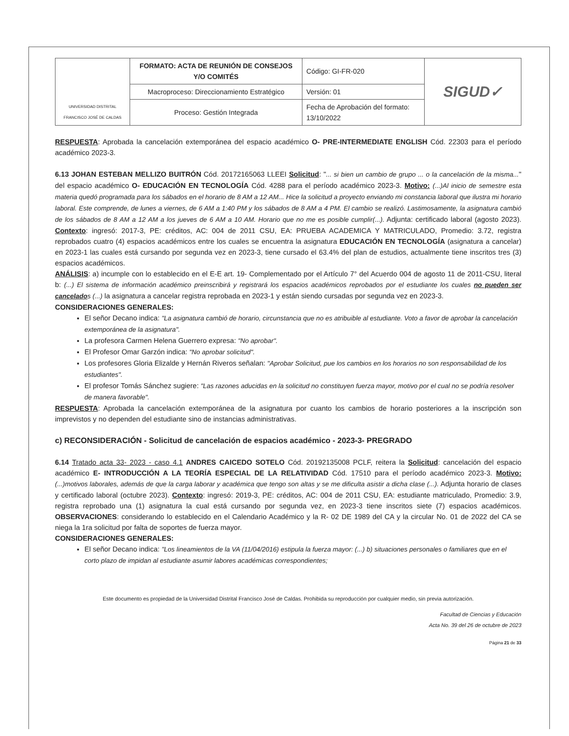| UNIVERSIDAD DISTRITAL FRANCISCO JOSÉ DE CALDAS | FORMATO: ACTA DE REUNIÓN DE CONSEJOS Y/O COMITÉS | Código: GI-FR-020 | SIGUD✓ |
| | Macroproceso: Direccionamiento Estratégico | Versión: 01 | |
| | Proceso: Gestión Integrada | Fecha de Aprobación del formato: 13/10/2022 | |
RESPUESTA: Aprobada la cancelación extemporánea del espacio académico O- PRE-INTERMEDIATE ENGLISH Cód. 22303 para el período académico 2023-3.
6.13 JOHAN ESTEBAN MELLIZO BUITRÓN Cód. 20172165063 LLEEI Solicitud: "... si bien un cambio de grupo ... o la cancelación de la misma..." del espacio académico O- EDUCACIÓN EN TECNOLOGÍA Cód. 4288 para el período académico 2023-3. Motivo: (...)Al inicio de semestre esta materia quedó programada para los sábados en el horario de 8 AM a 12 AM... Hice la solicitud a proyecto enviando mi constancia laboral que ilustra mi horario laboral. Este comprende, de lunes a viernes, de 6 AM a 1:40 PM y los sábados de 8 AM a 4 PM. El cambio se realizó. Lastimosamente, la asignatura cambió de los sábados de 8 AM a 12 AM a los jueves de 6 AM a 10 AM. Horario que no me es posible cumplir(...). Adjunta: certificado laboral (agosto 2023). Contexto: ingresó: 2017-3, PE: créditos, AC: 004 de 2011 CSU, EA: PRUEBA ACADEMICA Y MATRICULADO, Promedio: 3.72, registra reprobados cuatro (4) espacios académicos entre los cuales se encuentra la asignatura EDUCACIÓN EN TECNOLOGÍA (asignatura a cancelar) en 2023-1 las cuales está cursando por segunda vez en 2023-3, tiene cursado el 63.4% del plan de estudios, actualmente tiene inscritos tres (3) espacios académicos.
ANÁLISIS: a) incumple con lo establecido en el E-E art. 19- Complementado por el Artículo 7° del Acuerdo 004 de agosto 11 de 2011-CSU, literal b: (...) El sistema de información académico preinscribirá y registrará los espacios académicos reprobados por el estudiante los cuales no pueden ser cancelados (...) la asignatura a cancelar registra reprobada en 2023-1 y están siendo cursadas por segunda vez en 2023-3.
CONSIDERACIONES GENERALES:
El señor Decano indica: "La asignatura cambió de horario, circunstancia que no es atribuible al estudiante. Voto a favor de aprobar la cancelación extemporánea de la asignatura".
La profesora Carmen Helena Guerrero expresa: "No aprobar".
El Profesor Omar Garzón indica: "No aprobar solicitud".
Los profesores Gloria Elizalde y Hernán Riveros señalan: "Aprobar Solicitud, pue los cambios en los horarios no son responsabilidad de los estudiantes".
El profesor Tomás Sánchez sugiere: "Las razones aducidas en la solicitud no constituyen fuerza mayor, motivo por el cual no se podría resolver de manera favorable".
RESPUESTA: Aprobada la cancelación extemporánea de la asignatura por cuanto los cambios de horario posteriores a la inscripción son imprevistos y no dependen del estudiante sino de instancias administrativas.
c) RECONSIDERACIÓN - Solicitud de cancelación de espacios académico - 2023-3- PREGRADO
6.14 Tratado acta 33- 2023 - caso 4.1 ANDRES CAICEDO SOTELO Cód. 20192135008 PCLF, reitera la Solicitud: cancelación del espacio académico E- INTRODUCCIÓN A LA TEORÍA ESPECIAL DE LA RELATIVIDAD Cód. 17510 para el período académico 2023-3. Motivo: (...)motivos laborales, además de que la carga laborar y académica que tengo son altas y se me dificulta asistir a dicha clase (...). Adjunta horario de clases y certificado laboral (octubre 2023). Contexto: ingresó: 2019-3, PE: créditos, AC: 004 de 2011 CSU, EA: estudiante matriculado, Promedio: 3.9, registra reprobado una (1) asignatura la cual está cursando por segunda vez, en 2023-3 tiene inscritos siete (7) espacios académicos. OBSERVACIONES: considerando lo establecido en el Calendario Académico y la R- 02 DE 1989 del CA y la circular No. 01 de 2022 del CA se niega la 1ra solicitud por falta de soportes de fuerza mayor.
CONSIDERACIONES GENERALES:
El señor Decano indica: "Los lineamientos de la VA (11/04/2016) estipula la fuerza mayor: (...) b) situaciones personales o familiares que en el corto plazo de impidan al estudiante asumir labores académicas correspondientes;
Este documento es propiedad de la Universidad Distrital Francisco José de Caldas. Prohibida su reproducción por cualquier medio, sin previa autorización.
Facultad de Ciencias y Educación
Acta No. 39 del 26 de octubre de 2023
Página 21 de 33